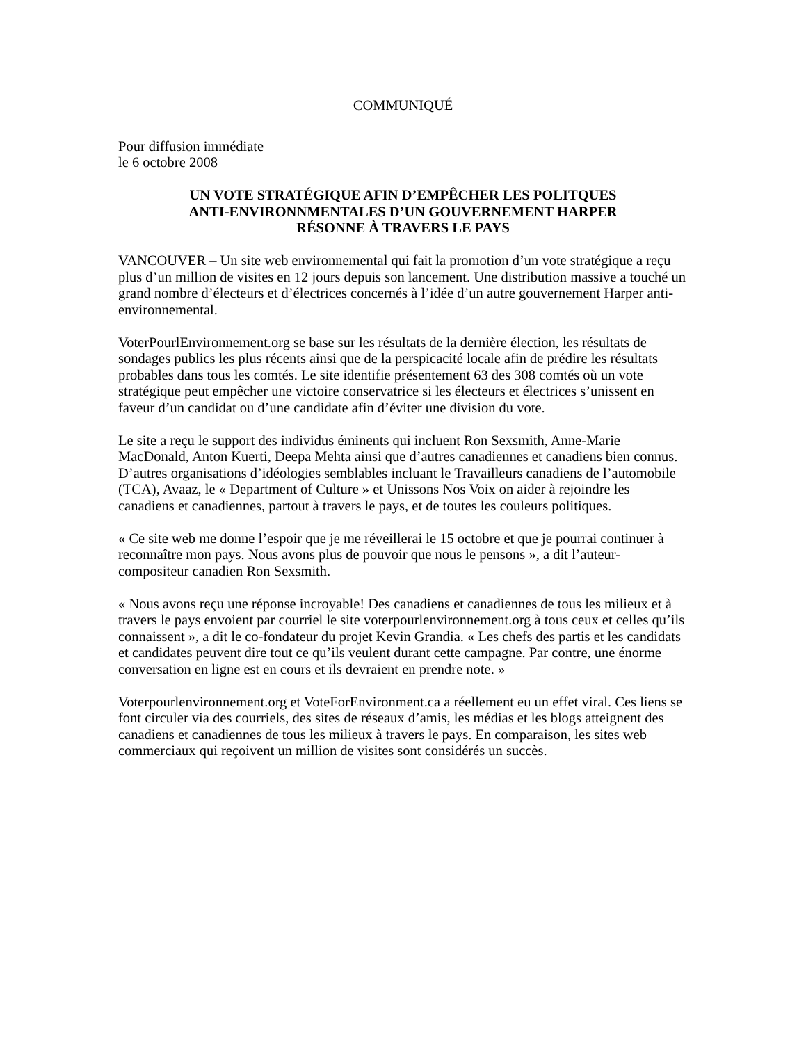COMMUNIQUÉ
Pour diffusion immédiate
le 6 octobre 2008
UN VOTE STRATÉGIQUE AFIN D’EMPÊCHER LES POLITQUES
ANTI-ENVIRONNMENTALES D’UN GOUVERNEMENT HARPER
RÉSONNE À TRAVERS LE PAYS
VANCOUVER – Un site web environnemental qui fait la promotion d’un vote stratégique a reçu plus d’un million de visites en 12 jours depuis son lancement. Une distribution massive a touché un grand nombre d’électeurs et d’électrices concernés à l’idée d’un autre gouvernement Harper anti-environnemental.
VoterPourlEnvironnement.org se base sur les résultats de la dernière élection, les résultats de sondages publics les plus récents ainsi que de la perspicacité locale afin de prédire les résultats probables dans tous les comtés. Le site identifie présentement 63 des 308 comtés où un vote stratégique peut empêcher une victoire conservatrice si les électeurs et électrices s’unissent en faveur d’un candidat ou d’une candidate afin d’éviter une division du vote.
Le site a reçu le support des individus éminents qui incluent Ron Sexsmith, Anne-Marie MacDonald, Anton Kuerti, Deepa Mehta ainsi que d’autres canadiennes et canadiens bien connus. D’autres organisations d’idéologies semblables incluant le Travailleurs canadiens de l’automobile (TCA), Avaaz, le « Department of Culture » et Unissons Nos Voix on aider à rejoindre les canadiens et canadiennes, partout à travers le pays, et de toutes les couleurs politiques.
« Ce site web me donne l’espoir que je me réveillerai le 15 octobre et que je pourrai continuer à reconnaître mon pays. Nous avons plus de pouvoir que nous le pensons », a dit l’auteur-compositeur canadien Ron Sexsmith.
« Nous avons reçu une réponse incroyable! Des canadiens et canadiennes de tous les milieux et à travers le pays envoient par courriel le site voterpourlenvironnement.org à tous ceux et celles qu’ils connaissent », a dit le co-fondateur du projet Kevin Grandia. « Les chefs des partis et les candidats et candidates peuvent dire tout ce qu’ils veulent durant cette campagne. Par contre, une énorme conversation en ligne est en cours et ils devraient en prendre note. »
Voterpourlenvironnement.org et VoteForEnvironment.ca a réellement eu un effet viral. Ces liens se font circuler via des courriels, des sites de réseaux d’amis, les médias et les blogs atteignent des canadiens et canadiennes de tous les milieux à travers le pays. En comparaison, les sites web commerciaux qui reçoivent un million de visites sont considérés un succès.